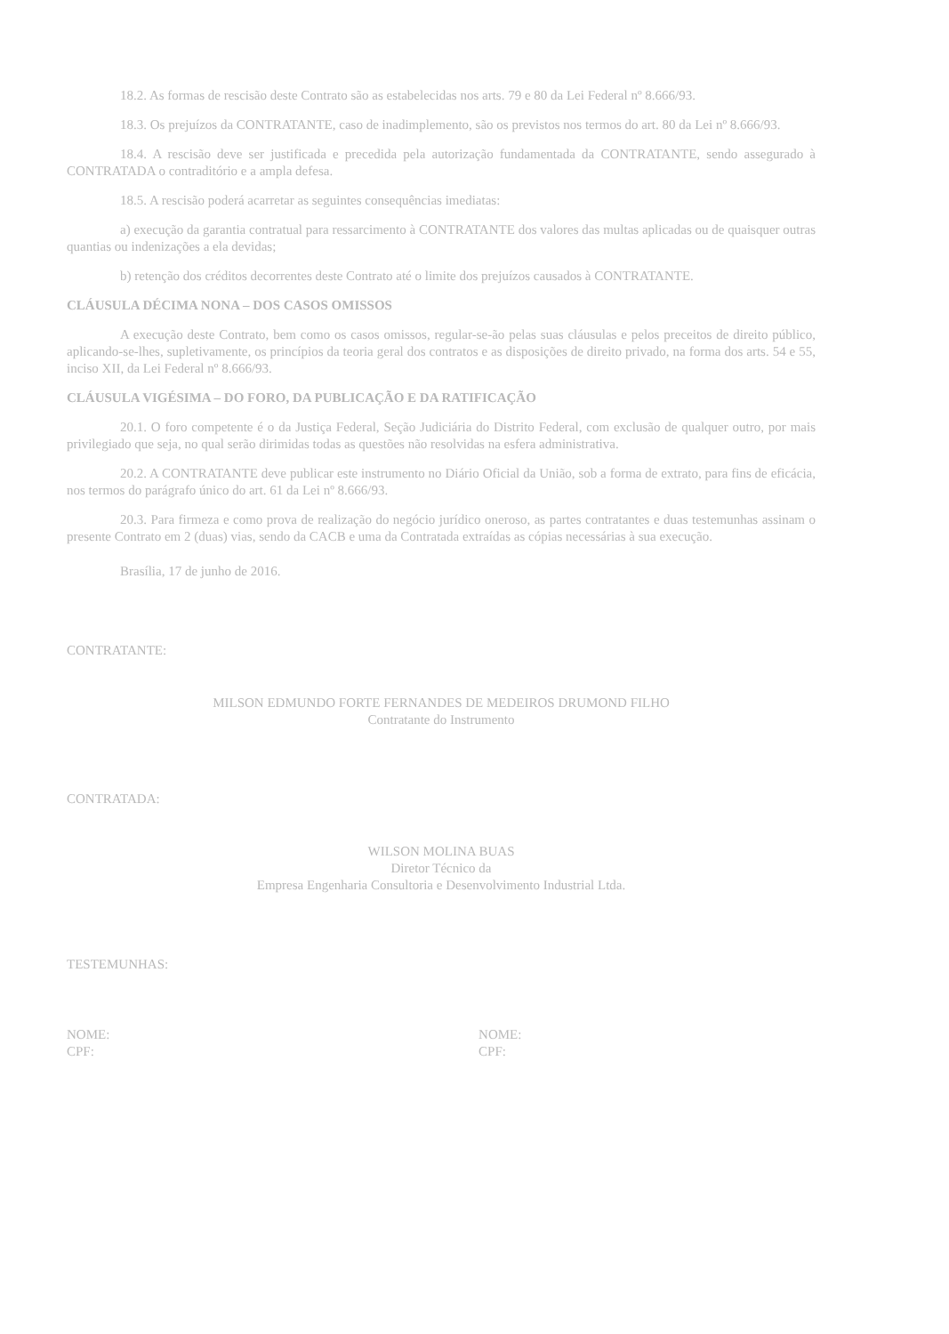18.2. As formas de rescisão deste Contrato são as estabelecidas nos arts. 79 e 80 da Lei Federal nº 8.666/93.
18.3. Os prejuízos da CONTRATANTE, caso de inadimplemento, são os previstos nos termos do art. 80 da Lei nº 8.666/93.
18.4. A rescisão deve ser justificada e precedida pela autorização fundamentada da CONTRATANTE, sendo assegurado à CONTRATADA o contraditório e a ampla defesa.
18.5. A rescisão poderá acarretar as seguintes consequências imediatas:
a) execução da garantia contratual para ressarcimento à CONTRATANTE dos valores das multas aplicadas ou de quaisquer outras quantias ou indenizações a ela devidas;
b) retenção dos créditos decorrentes deste Contrato até o limite dos prejuízos causados à CONTRATANTE.
CLÁUSULA DÉCIMA NONA – DOS CASOS OMISSOS
A execução deste Contrato, bem como os casos omissos, regular-se-ão pelas suas cláusulas e pelos preceitos de direito público, aplicando-se-lhes, supletivamente, os princípios da teoria geral dos contratos e as disposições de direito privado, na forma dos arts. 54 e 55, inciso XII, da Lei Federal nº 8.666/93.
CLÁUSULA VIGÉSIMA – DO FORO, DA PUBLICAÇÃO E DA RATIFICAÇÃO
20.1. O foro competente é o da Justiça Federal, Seção Judiciária do Distrito Federal, com exclusão de qualquer outro, por mais privilegiado que seja, no qual serão dirimidas todas as questões não resolvidas na esfera administrativa.
20.2. A CONTRATANTE deve publicar este instrumento no Diário Oficial da União, sob a forma de extrato, para fins de eficácia, nos termos do parágrafo único do art. 61 da Lei nº 8.666/93.
20.3. Para firmeza e como prova de realização do negócio jurídico oneroso, as partes contratantes e duas testemunhas assinam o presente Contrato em 2 (duas) vias, sendo da CACB e uma da Contratada extraídas as cópias necessárias à sua execução.
Brasília, 17 de junho de 2016.
CONTRATANTE:
MILSON EDMUNDO FORTE FERNANDES DE MEDEIROS DRUMOND FILHO
Contratante do Instrumento
CONTRATADA:
WILSON MOLINA BUAS
Diretor Técnico da
Empresa Engenharia Consultoria e Desenvolvimento Industrial Ltda.
TESTEMUNHAS:
NOME:
CPF:
NOME:
CPF: